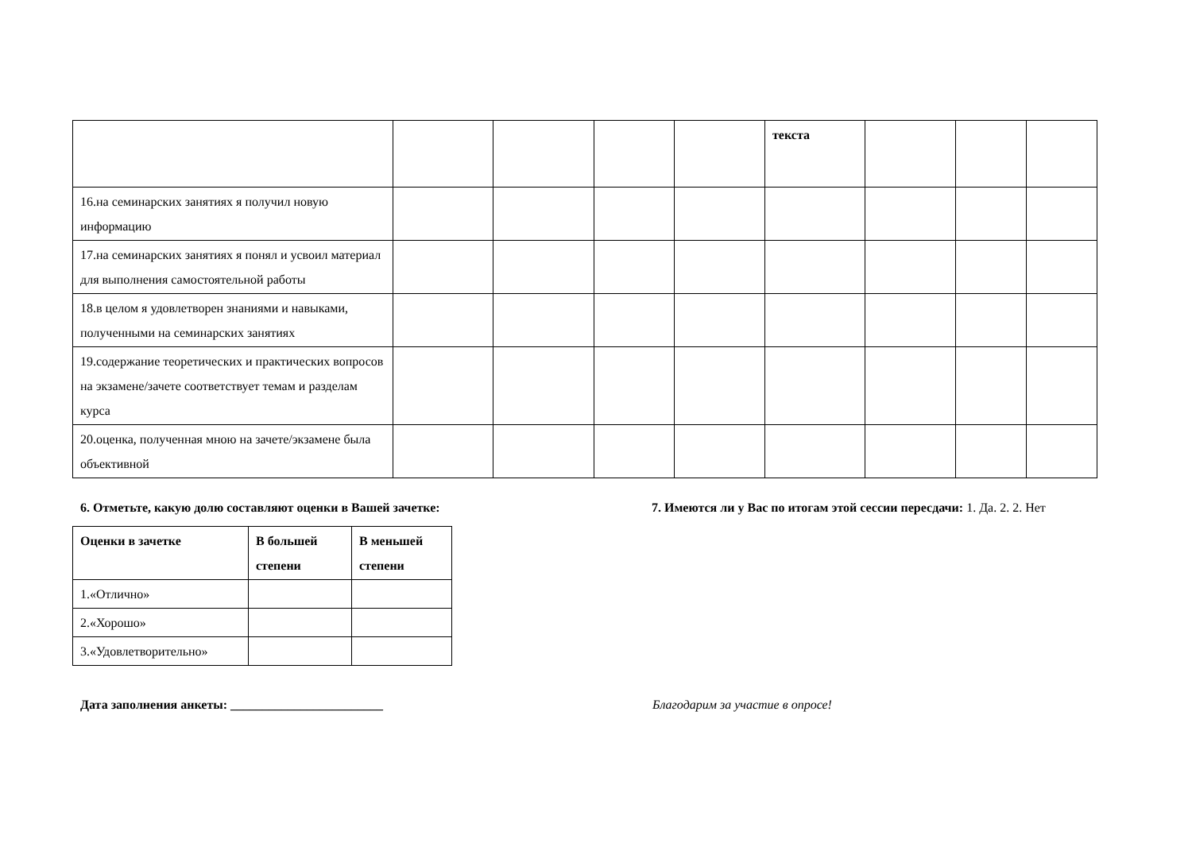| | | | | | текста | | | |
| 16.на семинарских занятиях я получил новую информацию | | | | | | | | |
| 17.на семинарских занятиях я понял и усвоил материал для выполнения самостоятельной работы | | | | | | | | |
| 18.в целом я удовлетворен знаниями и навыками, полученными на семинарских занятиях | | | | | | | | |
| 19.содержание теоретических и практических вопросов на экзамене/зачете соответствует темам и разделам курса | | | | | | | | |
| 20.оценка, полученная мною на зачете/экзамене была объективной | | | | | | | | |
6. Отметьте, какую долю составляют оценки в Вашей зачетке:
| Оценки в зачетке | В большей степени | В меньшей степени |
| --- | --- | --- |
| 1.«Отлично» | | |
| 2.«Хорошо» | | |
| 3.«Удовлетворительно» | | |
7. Имеются ли у Вас по итогам этой сессии пересдачи: 1. Да. 2. 2. Нет
Дата заполнения анкеты: ________________________ Благодарим за участие в опросе!